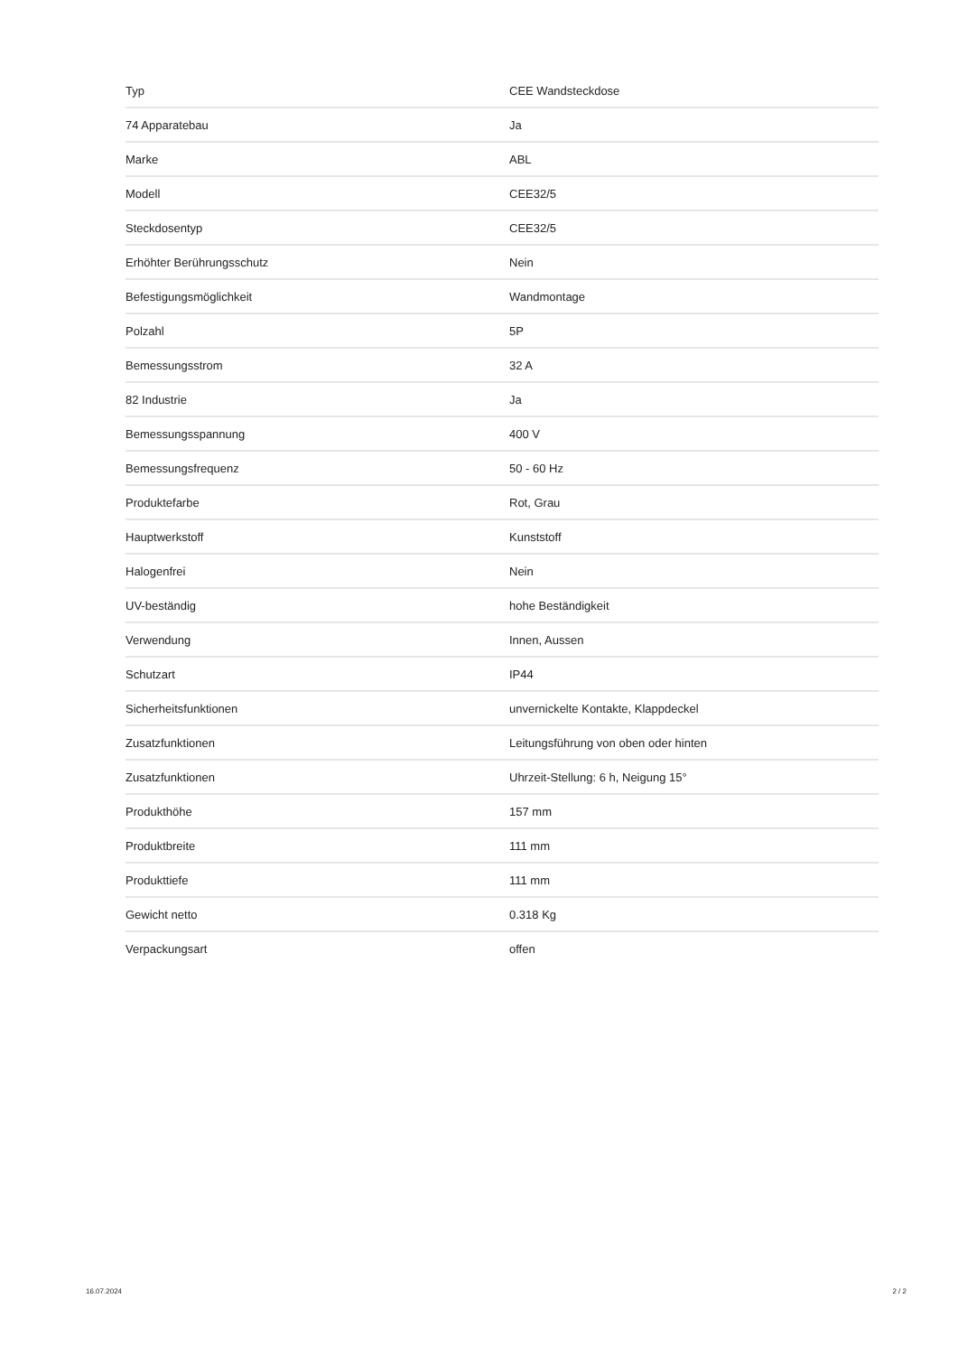| Typ | CEE Wandsteckdose |
| 74 Apparatebau | Ja |
| Marke | ABL |
| Modell | CEE32/5 |
| Steckdosentyp | CEE32/5 |
| Erhöhter Berührungsschutz | Nein |
| Befestigungsmöglichkeit | Wandmontage |
| Polzahl | 5P |
| Bemessungsstrom | 32 A |
| 82 Industrie | Ja |
| Bemessungsspannung | 400 V |
| Bemessungsfrequenz | 50 - 60 Hz |
| Produktefarbe | Rot, Grau |
| Hauptwerkstoff | Kunststoff |
| Halogenfrei | Nein |
| UV-beständig | hohe Beständigkeit |
| Verwendung | Innen, Aussen |
| Schutzart | IP44 |
| Sicherheitsfunktionen | unvernickelte Kontakte, Klappdeckel |
| Zusatzfunktionen | Leitungsführung von oben oder hinten |
| Zusatzfunktionen | Uhrzeit-Stellung: 6 h, Neigung 15° |
| Produkthöhe | 157 mm |
| Produktbreite | 111 mm |
| Produkttiefe | 111 mm |
| Gewicht netto | 0.318 Kg |
| Verpackungsart | offen |
16.07.2024 2 / 2